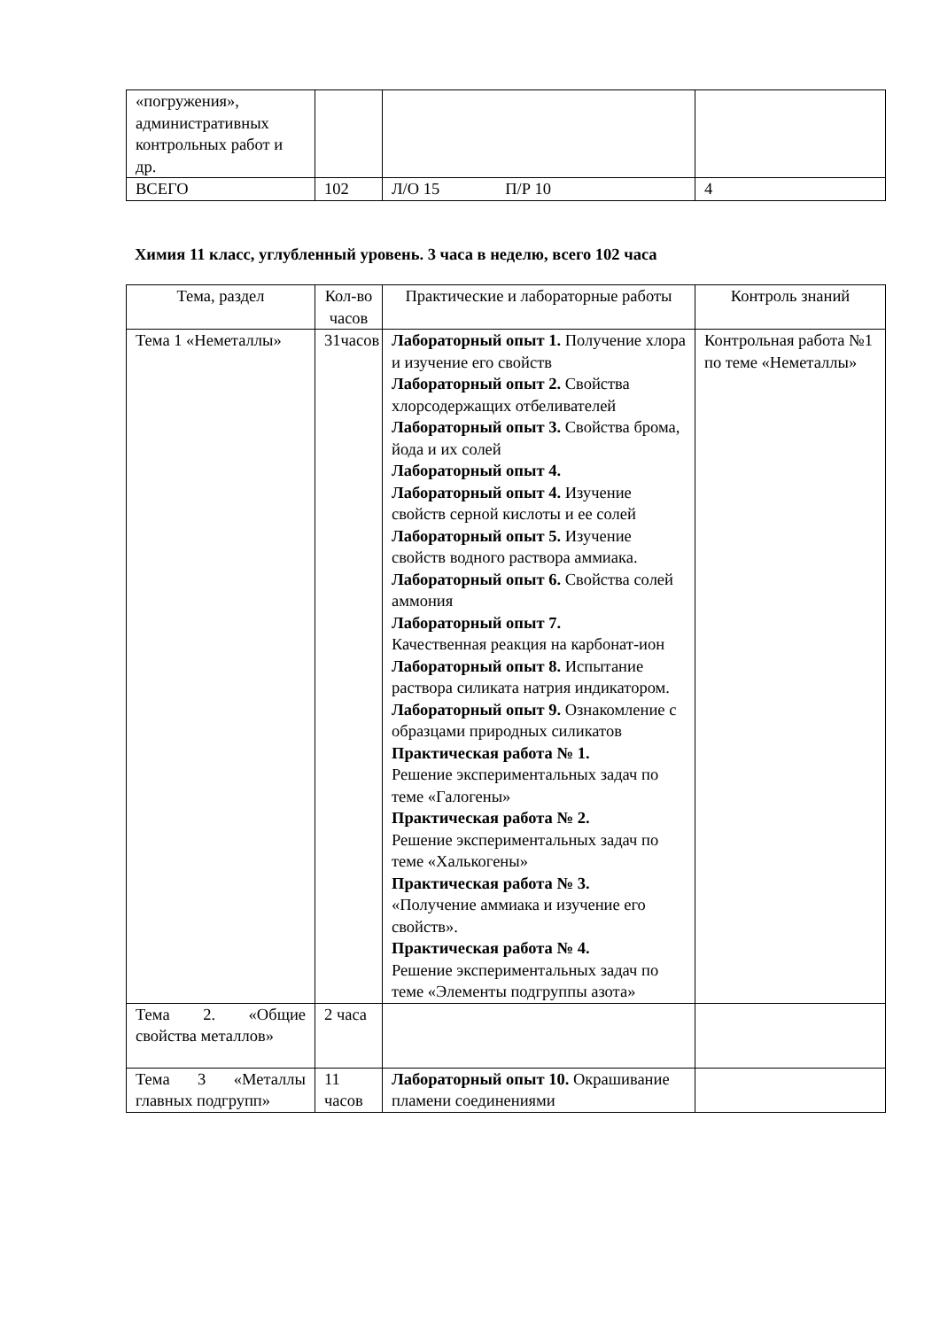| «погружения», административных контрольных работ и др. | | | |
| ВСЕГО | 102 | Л/О 15 П/Р 10 | 4 |
Химия 11 класс, углубленный уровень. 3 часа в неделю, всего 102 часа
| Тема, раздел | Кол-во часов | Практические и лабораторные работы | Контроль знаний |
| Тема 1 «Неметаллы» | 31часов | Лабораторный опыт 1. Получение хлора и изучение его свойств Лабораторный опыт 2. Свойства хлорсодержащих отбеливателей Лабораторный опыт 3. Свойства брома, йода и их солей Лабораторный опыт 4. Лабораторный опыт 4. Изучение свойств серной кислоты и ее солей Лабораторный опыт 5. Изучение свойств водного раствора аммиака. Лабораторный опыт 6. Свойства солей аммония Лабораторный опыт 7. Качественная реакция на карбонат-ион Лабораторный опыт 8. Испытание раствора силиката натрия индикатором. Лабораторный опыт 9. Ознакомление с образцами природных силикатов Практическая работа № 1. Решение экспериментальных задач по теме «Галогены» Практическая работа № 2. Решение экспериментальных задач по теме «Халькогены» Практическая работа № 3. «Получение аммиака и изучение его свойств». Практическая работа № 4. Решение экспериментальных задач по теме «Элементы подгруппы азота» | Контрольная работа №1 по теме «Неметаллы» |
| Тема 2. «Общие свойства металлов» | 2 часа | | |
| Тема 3 «Металлы главных подгрупп» | 11 часов | Лабораторный опыт 10. Окрашивание пламени соединениями | |